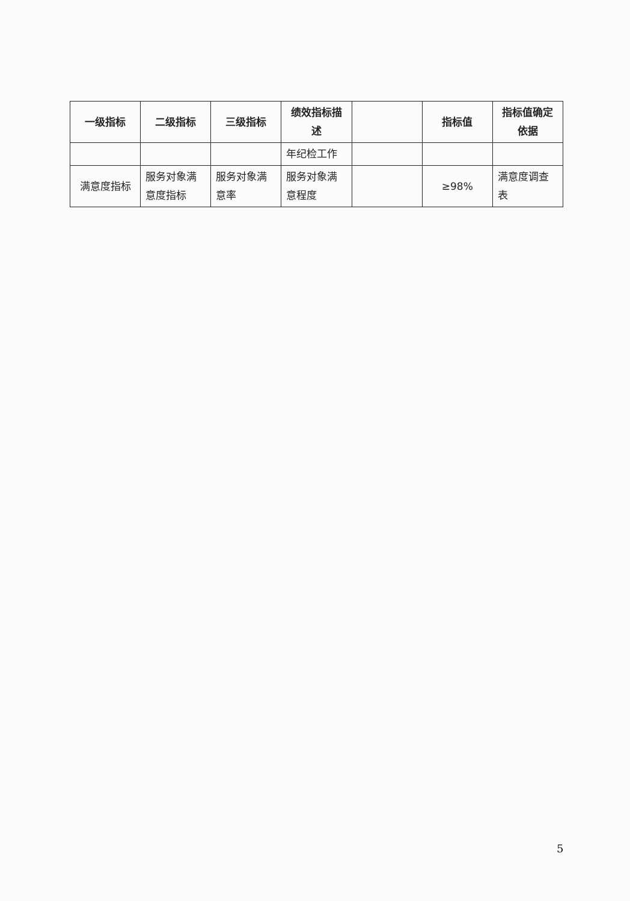| 一级指标 | 二级指标 | 三级指标 | 绩效指标描述 | | 指标值 | 指标值确定依据 |
| --- | --- | --- | --- | --- | --- | --- |
| | | | 年纪检工作 | | | |
| 满意度指标 | 服务对象满意度指标 | 服务对象满意率 | 服务对象满意程度 | | ≥98% | 满意度调查表 |
5